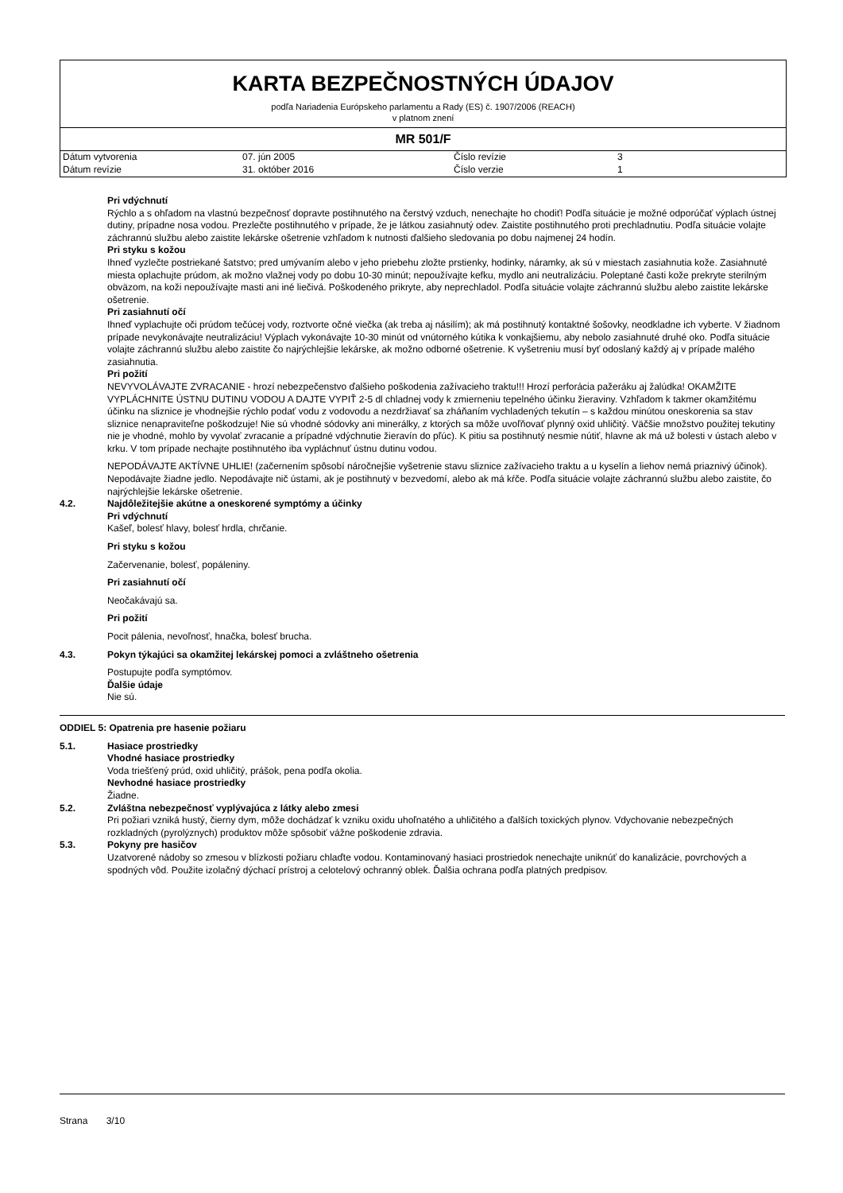KARTA BEZPEČNOSTNÝCH ÚDAJOV
podľa Nariadenia Európskeho parlamentu a Rady (ES) č. 1907/2006 (REACH)
v platnom znení
MR 501/F
| Dátum vytvorenia | 07. jún 2005 | Číslo revízie | 3 |
| Dátum revízie | 31. október 2016 | Číslo verzie | 1 |
Pri vdýchnutí
Rýchlo a s ohľadom na vlastnú bezpečnosť dopravte postihnutého na čerstvý vzduch, nenechajte ho chodiť! Podľa situácie je možné odporúčať výplach ústnej dutiny, prípadne nosa vodou. Prezlečte postihnutého v prípade, že je látkou zasiahnutý odev. Zaistite postihnutého proti prechladnutiu. Podľa situácie volajte záchrannú službu alebo zaistite lekárske ošetrenie vzhľadom k nutnosti ďalšieho sledovania po dobu najmenej 24 hodín.
Pri styku s kožou
Ihneď vyzlečte postriekané šatstvo; pred umývaním alebo v jeho priebehu zložte prstienky, hodinky, náramky, ak sú v miestach zasiahnutia kože. Zasiahnuté miesta oplachujte prúdom, ak možno vlažnej vody po dobu 10-30 minút; nepoužívajte kefku, mydlo ani neutralizáciu. Poleptané časti kože prekryte sterilným obväzom, na koži nepoužívajte masti ani iné liečivá. Poškodeného prikryte, aby neprechladol. Podľa situácie volajte záchrannú službu alebo zaistite lekárske ošetrenie.
Pri zasiahnutí očí
Ihneď vyplachujte oči prúdom tečúcej vody, roztvorte očné viečka (ak treba aj násilím); ak má postihnutý kontaktné šošovky, neodkladne ich vyberte. V žiadnom prípade nevykonávajte neutralizáciu! Výplach vykonávajte 10-30 minút od vnútorného kútika k vonkajšiemu, aby nebolo zasiahnuté druhé oko. Podľa situácie volajte záchrannú službu alebo zaistite čo najrýchlejšie lekárske, ak možno odborné ošetrenie. K vyšetreniu musí byť odoslaný každý aj v prípade malého zasiahnutia.
Pri požití
NEVYVOLÁVAJTE ZVRACANIE - hrozí nebezpečenstvo ďalšieho poškodenia zažívacieho traktu!!! Hrozí perforácia pažeráku aj žalúdka! OKAMŽITE VYPLÁCHNITE ÚSTNU DUTINU VODOU A DAJTE VYPIŤ 2-5 dl chladnej vody k zmierneniu tepelného účinku žieraviny. Vzhľadom k takmer okamžitému účinku na sliznice je vhodnejšie rýchlo podať vodu z vodovodu a nezdržiavať sa zháňaním vychladených tekutín – s každou minútou oneskorenia sa stav sliznice nenapraviteľne poškodzuje! Nie sú vhodné sódovky ani minerálky, z ktorých sa môže uvoľňovať plynný oxid uhličitý. Väčšie množstvo použitej tekutiny nie je vhodné, mohlo by vyvolať zvracanie a prípadné vdýchnutie žieravín do pľúc). K pitiu sa postihnutý nesmie nútiť, hlavne ak má už bolesti v ústach alebo v krku. V tom prípade nechajte postihnutého iba vypláchnuť ústnu dutinu vodou.
NEPODÁVAJTE AKTÍVNE UHLIE! (začernením spôsobí náročnejšie vyšetrenie stavu sliznice zažívacieho traktu a u kyselín a liehov nemá priaznivý účinok). Nepodávajte žiadne jedlo. Nepodávajte nič ústami, ak je postihnutý v bezvedomí, alebo ak má kŕče. Podľa situácie volajte záchrannú službu alebo zaistite, čo najrýchlejšie lekárske ošetrenie.
4.2. Najdôležitejšie akútne a oneskorené symptómy a účinky
Pri vdýchnutí
Kašeľ, bolesť hlavy, bolesť hrdla, chrčanie.
Pri styku s kožou
Začervenanie, bolesť, popáleniny.
Pri zasiahnutí očí
Neočakávajú sa.
Pri požití
Pocit pálenia, nevoľnosť, hnačka, bolesť brucha.
4.3. Pokyn týkajúci sa okamžitej lekárskej pomoci a zvláštneho ošetrenia
Postupujte podľa symptómov.
Ďalšie údaje
Nie sú.
ODDIEL 5: Opatrenia pre hasenie požiaru
5.1. Hasiace prostriedky
Vhodné hasiace prostriedky
Voda triešťený prúd, oxid uhličitý, prášok, pena podľa okolia.
Nevhodné hasiace prostriedky
Žiadne.
5.2. Zvláštna nebezpečnosť vyplývajúca z látky alebo zmesi
Pri požiari vzniká hustý, čierny dym, môže dochádzať k vzniku oxidu uhoľnatého a uhličitého a ďalších toxických plynov. Vdychovanie nebezpečných rozkladných (pyrolýznych) produktov môže spôsobiť vážne poškodenie zdravia.
5.3. Pokyny pre hasičov
Uzatvorené nádoby so zmesou v blízkosti požiaru chlaďte vodou. Kontaminovaný hasiaci prostriedok nenechajte uniknúť do kanalizácie, povrchových a spodných vôd. Použite izolačný dýchací prístroj a celotelový ochranný oblek. Ďalšia ochrana podľa platných predpisov.
Strana 3/10